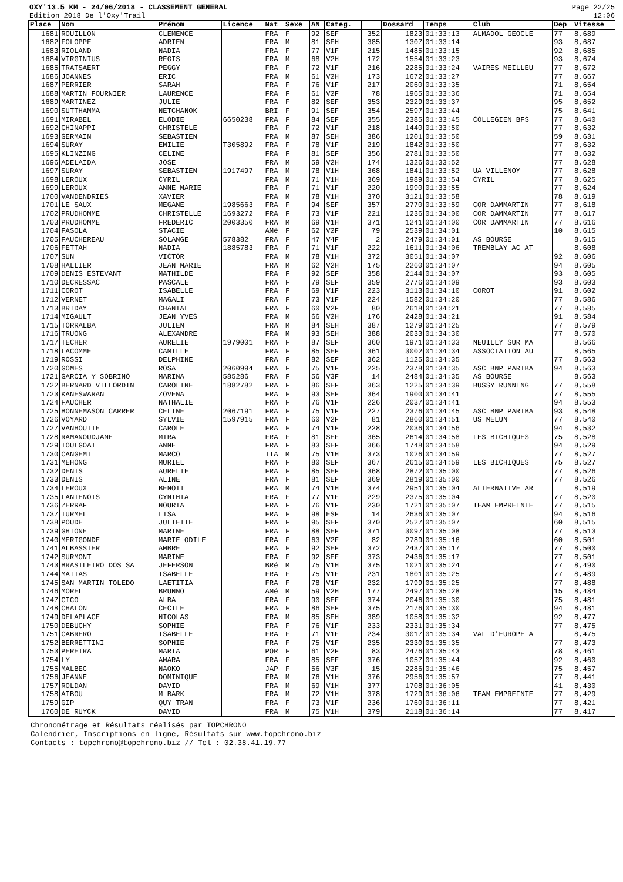OXY'13.5 KM - 24/06/2018 - CLASSEMENT GENERAL
Edition 2018 De l'Oxy'Trail
Page 22/25
12:06
| Place | Nom | Prénom | Licence | Nat | Sexe | AN | Categ. | | Dossard | Temps | Club | Dep | Vitesse |
| --- | --- | --- | --- | --- | --- | --- | --- | --- | --- | --- | --- | --- | --- |
| 1681 | ROUILLON | CLEMENCE | | FRA | F | 92 | SEF | 352 | 1823 | 01:33:13 | ALMADOL GEOCLE | 77 | 8,689 |
| 1682 | FOLOPPE | ADRIEN | | FRA | M | 81 | SEH | 385 | 1307 | 01:33:14 | | 93 | 8,687 |
| 1683 | RIOLAND | NADIA | | FRA | F | 77 | V1F | 215 | 1485 | 01:33:15 | | 92 | 8,685 |
| 1684 | VIRGINIUS | REGIS | | FRA | M | 68 | V2H | 172 | 1554 | 01:33:23 | | 93 | 8,674 |
| 1685 | TRATSAERT | PEGGY | | FRA | F | 72 | V1F | 216 | 2285 | 01:33:24 | VAIRES MEILLEU | 77 | 8,672 |
| 1686 | JOANNES | ERIC | | FRA | M | 61 | V2H | 173 | 1672 | 01:33:27 | | 77 | 8,667 |
| 1687 | PERRIER | SARAH | | FRA | F | 76 | V1F | 217 | 2060 | 01:33:35 | | 71 | 8,654 |
| 1688 | MARTIN FOURNIER | LAURENCE | | FRA | F | 61 | V2F | 78 | 1965 | 01:33:36 | | 71 | 8,654 |
| 1689 | MARTINEZ | JULIE | | FRA | F | 82 | SEF | 353 | 2329 | 01:33:37 | | 95 | 8,652 |
| 1690 | SUTTHAMMA | NETCHANOK | | BRI | F | 91 | SEF | 354 | 2597 | 01:33:44 | | 75 | 8,641 |
| 1691 | MIRABEL | ELODIE | 6650238 | FRA | F | 84 | SEF | 355 | 2385 | 01:33:45 | COLLEGIEN BFS | 77 | 8,640 |
| 1692 | CHINAPPI | CHRISTELE | | FRA | F | 72 | V1F | 218 | 1440 | 01:33:50 | | 77 | 8,632 |
| 1693 | GERMAIN | SEBASTIEN | | FRA | M | 87 | SEH | 386 | 1201 | 01:33:50 | | 59 | 8,631 |
| 1694 | SURAY | EMILIE | T305892 | FRA | F | 78 | V1F | 219 | 1842 | 01:33:50 | | 77 | 8,632 |
| 1695 | KLINZING | CELINE | | FRA | F | 81 | SEF | 356 | 2781 | 01:33:50 | | 77 | 8,632 |
| 1696 | ADELAIDA | JOSE | | FRA | M | 59 | V2H | 174 | 1326 | 01:33:52 | | 77 | 8,628 |
| 1697 | SURAY | SEBASTIEN | 1917497 | FRA | M | 78 | V1H | 368 | 1841 | 01:33:52 | UA VILLENOY | 77 | 8,628 |
| 1698 | LEROUX | CYRIL | | FRA | M | 71 | V1H | 369 | 1989 | 01:33:54 | CYRIL | 77 | 8,625 |
| 1699 | LEROUX | ANNE MARIE | | FRA | F | 71 | V1F | 220 | 1990 | 01:33:55 | | 77 | 8,624 |
| 1700 | VANDENDRIES | XAVIER | | FRA | M | 78 | V1H | 370 | 3121 | 01:33:58 | | 78 | 8,619 |
| 1701 | LE SAUX | MEGANE | 1985663 | FRA | F | 94 | SEF | 357 | 2770 | 01:33:59 | COR DAMMARTIN | 77 | 8,618 |
| 1702 | PRUDHOMME | CHRISTELLE | 1693272 | FRA | F | 73 | V1F | 221 | 1236 | 01:34:00 | COR DAMMARTIN | 77 | 8,617 |
| 1703 | PRUDHOMME | FREDERIC | 2003350 | FRA | M | 69 | V1H | 371 | 1241 | 01:34:00 | COR DAMMARTIN | 77 | 8,616 |
| 1704 | FASOLA | STACIE | | AMé | F | 62 | V2F | 79 | 2539 | 01:34:01 | | 10 | 8,615 |
| 1705 | FAUCHEREAU | SOLANGE | 578382 | FRA | F | 47 | V4F | 2 | 2479 | 01:34:01 | AS BOURSE | | 8,615 |
| 1706 | FETTAH | NADIA | 1885783 | FRA | F | 71 | V1F | 222 | 1611 | 01:34:06 | TREMBLAY AC AT | | 8,608 |
| 1707 | SUN | VICTOR | | FRA | M | 78 | V1H | 372 | 3051 | 01:34:07 | | 92 | 8,606 |
| 1708 | HALLIER | JEAN MARIE | | FRA | M | 62 | V2H | 175 | 2260 | 01:34:07 | | 94 | 8,605 |
| 1709 | DENIS ESTEVANT | MATHILDE | | FRA | F | 92 | SEF | 358 | 2144 | 01:34:07 | | 93 | 8,605 |
| 1710 | DECRESSAC | PASCALE | | FRA | F | 79 | SEF | 359 | 2776 | 01:34:09 | | 93 | 8,603 |
| 1711 | COROT | ISABELLE | | FRA | F | 69 | V1F | 223 | 3113 | 01:34:10 | COROT | 91 | 8,602 |
| 1712 | VERNET | MAGALI | | FRA | F | 73 | V1F | 224 | 1582 | 01:34:20 | | 77 | 8,586 |
| 1713 | BRIDAY | CHANTAL | | FRA | F | 60 | V2F | 80 | 2618 | 01:34:21 | | 77 | 8,585 |
| 1714 | MIGAULT | JEAN YVES | | FRA | M | 66 | V2H | 176 | 2428 | 01:34:21 | | 91 | 8,584 |
| 1715 | TORRALBA | JULIEN | | FRA | M | 84 | SEH | 387 | 1279 | 01:34:25 | | 77 | 8,579 |
| 1716 | TRUONG | ALEXANDRE | | FRA | M | 93 | SEH | 388 | 2033 | 01:34:30 | | 77 | 8,570 |
| 1717 | TECHER | AURELIE | 1979001 | FRA | F | 87 | SEF | 360 | 1971 | 01:34:33 | NEUILLY SUR MA | | 8,566 |
| 1718 | LACOMME | CAMILLE | | FRA | F | 85 | SEF | 361 | 3002 | 01:34:34 | ASSOCIATION AU | | 8,565 |
| 1719 | ROSSI | DELPHINE | | FRA | F | 82 | SEF | 362 | 1125 | 01:34:35 | | 77 | 8,563 |
| 1720 | GOMES | ROSA | 2060994 | FRA | F | 75 | V1F | 225 | 2378 | 01:34:35 | ASC BNP PARIBA | 94 | 8,563 |
| 1721 | GARCIA Y SOBRINO | MARINA | 585286 | FRA | F | 56 | V3F | 14 | 2484 | 01:34:35 | AS BOURSE | | 8,563 |
| 1722 | BERNARD VILLORDIN | CAROLINE | 1882782 | FRA | F | 86 | SEF | 363 | 1225 | 01:34:39 | BUSSY RUNNING | 77 | 8,558 |
| 1723 | KANESWARAN | ZOVENA | | FRA | F | 93 | SEF | 364 | 1900 | 01:34:41 | | 77 | 8,555 |
| 1724 | FAUCHER | NATHALIE | | FRA | F | 76 | V1F | 226 | 2037 | 01:34:41 | | 94 | 8,553 |
| 1725 | BONNEMASON CARRER | CELINE | 2067191 | FRA | F | 75 | V1F | 227 | 2376 | 01:34:45 | ASC BNP PARIBA | 93 | 8,548 |
| 1726 | VOYARD | SYLVIE | 1597915 | FRA | F | 60 | V2F | 81 | 2860 | 01:34:51 | US MELUN | 77 | 8,540 |
| 1727 | VANHOUTTE | CAROLE | | FRA | F | 74 | V1F | 228 | 2036 | 01:34:56 | | 94 | 8,532 |
| 1728 | RAMANOUDJAME | MIRA | | FRA | F | 81 | SEF | 365 | 2614 | 01:34:58 | LES BICHIQUES | 75 | 8,528 |
| 1729 | TOULGOAT | ANNE | | FRA | F | 83 | SEF | 366 | 1748 | 01:34:58 | | 94 | 8,529 |
| 1730 | CANGEMI | MARCO | | ITA | M | 75 | V1H | 373 | 1026 | 01:34:59 | | 77 | 8,527 |
| 1731 | MEHONG | MURIEL | | FRA | F | 80 | SEF | 367 | 2615 | 01:34:59 | LES BICHIQUES | 75 | 8,527 |
| 1732 | DENIS | AURELIE | | FRA | F | 85 | SEF | 368 | 2872 | 01:35:00 | | 77 | 8,526 |
| 1733 | DENIS | ALINE | | FRA | F | 81 | SEF | 369 | 2819 | 01:35:00 | | 77 | 8,526 |
| 1734 | LEROUX | BENOIT | | FRA | M | 74 | V1H | 374 | 2951 | 01:35:04 | ALTERNATIVE AR | | 8,519 |
| 1735 | LANTENOIS | CYNTHIA | | FRA | F | 77 | V1F | 229 | 2375 | 01:35:04 | | 77 | 8,520 |
| 1736 | ZERRAF | NOURIA | | FRA | F | 76 | V1F | 230 | 1721 | 01:35:07 | TEAM EMPREINTE | 77 | 8,515 |
| 1737 | TURMEL | LISA | | FRA | F | 98 | ESF | 14 | 2636 | 01:35:07 | | 94 | 8,516 |
| 1738 | POUDE | JULIETTE | | FRA | F | 95 | SEF | 370 | 2527 | 01:35:07 | | 60 | 8,515 |
| 1739 | GHIONE | MARINE | | FRA | F | 88 | SEF | 371 | 3097 | 01:35:08 | | 77 | 8,513 |
| 1740 | MERIGONDE | MARIE ODILE | | FRA | F | 63 | V2F | 82 | 2789 | 01:35:16 | | 60 | 8,501 |
| 1741 | ALBASSIER | AMBRE | | FRA | F | 92 | SEF | 372 | 2437 | 01:35:17 | | 77 | 8,500 |
| 1742 | SURMONT | MARINE | | FRA | F | 92 | SEF | 373 | 2436 | 01:35:17 | | 77 | 8,501 |
| 1743 | BRASILEIRO DOS SA | JEFERSON | | BRé | M | 75 | V1H | 375 | 1021 | 01:35:24 | | 77 | 8,490 |
| 1744 | MATIAS | ISABELLE | | FRA | F | 75 | V1F | 231 | 1801 | 01:35:25 | | 77 | 8,489 |
| 1745 | SAN MARTIN TOLEDO | LAETITIA | | FRA | F | 78 | V1F | 232 | 1799 | 01:35:25 | | 77 | 8,488 |
| 1746 | MOREL | BRUNNO | | AMé | M | 59 | V2H | 177 | 2497 | 01:35:28 | | 15 | 8,484 |
| 1747 | CICO | ALBA | | FRA | F | 90 | SEF | 374 | 2046 | 01:35:30 | | 75 | 8,481 |
| 1748 | CHALON | CECILE | | FRA | F | 86 | SEF | 375 | 2176 | 01:35:30 | | 94 | 8,481 |
| 1749 | DELAPLACE | NICOLAS | | FRA | M | 85 | SEH | 389 | 1058 | 01:35:32 | | 92 | 8,477 |
| 1750 | DEBUCHY | SOPHIE | | FRA | F | 76 | V1F | 233 | 2331 | 01:35:34 | | 77 | 8,475 |
| 1751 | CABRERO | ISABELLE | | FRA | F | 71 | V1F | 234 | 3017 | 01:35:34 | VAL D'EUROPE A | | 8,475 |
| 1752 | BERRETTINI | SOPHIE | | FRA | F | 75 | V1F | 235 | 2330 | 01:35:35 | | 77 | 8,473 |
| 1753 | PEREIRA | MARIA | | POR | F | 61 | V2F | 83 | 2476 | 01:35:43 | | 78 | 8,461 |
| 1754 | LY | AMARA | | FRA | F | 85 | SEF | 376 | 1057 | 01:35:44 | | 92 | 8,460 |
| 1755 | MALBEC | NAOKO | | JAP | F | 56 | V3F | 15 | 2286 | 01:35:46 | | 75 | 8,457 |
| 1756 | JEANNE | DOMINIQUE | | FRA | M | 76 | V1H | 376 | 2956 | 01:35:57 | | 77 | 8,441 |
| 1757 | ROLDAN | DAVID | | FRA | M | 69 | V1H | 377 | 1708 | 01:36:05 | | 41 | 8,430 |
| 1758 | AIBOU | M BARK | | FRA | M | 72 | V1H | 378 | 1729 | 01:36:06 | TEAM EMPREINTE | 77 | 8,429 |
| 1759 | GIP | QUY TRAN | | FRA | F | 73 | V1F | 236 | 1760 | 01:36:11 | | 77 | 8,421 |
| 1760 | DE RUYCK | DAVID | | FRA | M | 75 | V1H | 379 | 2118 | 01:36:14 | | 77 | 8,417 |
Chronométrage et Résultats réalisés par TOPCHRONO
Calendrier, Inscriptions en ligne, Résultats sur www.topchrono.biz
Contacts : topchrono@topchrono.biz // Tel : 02.38.41.19.77